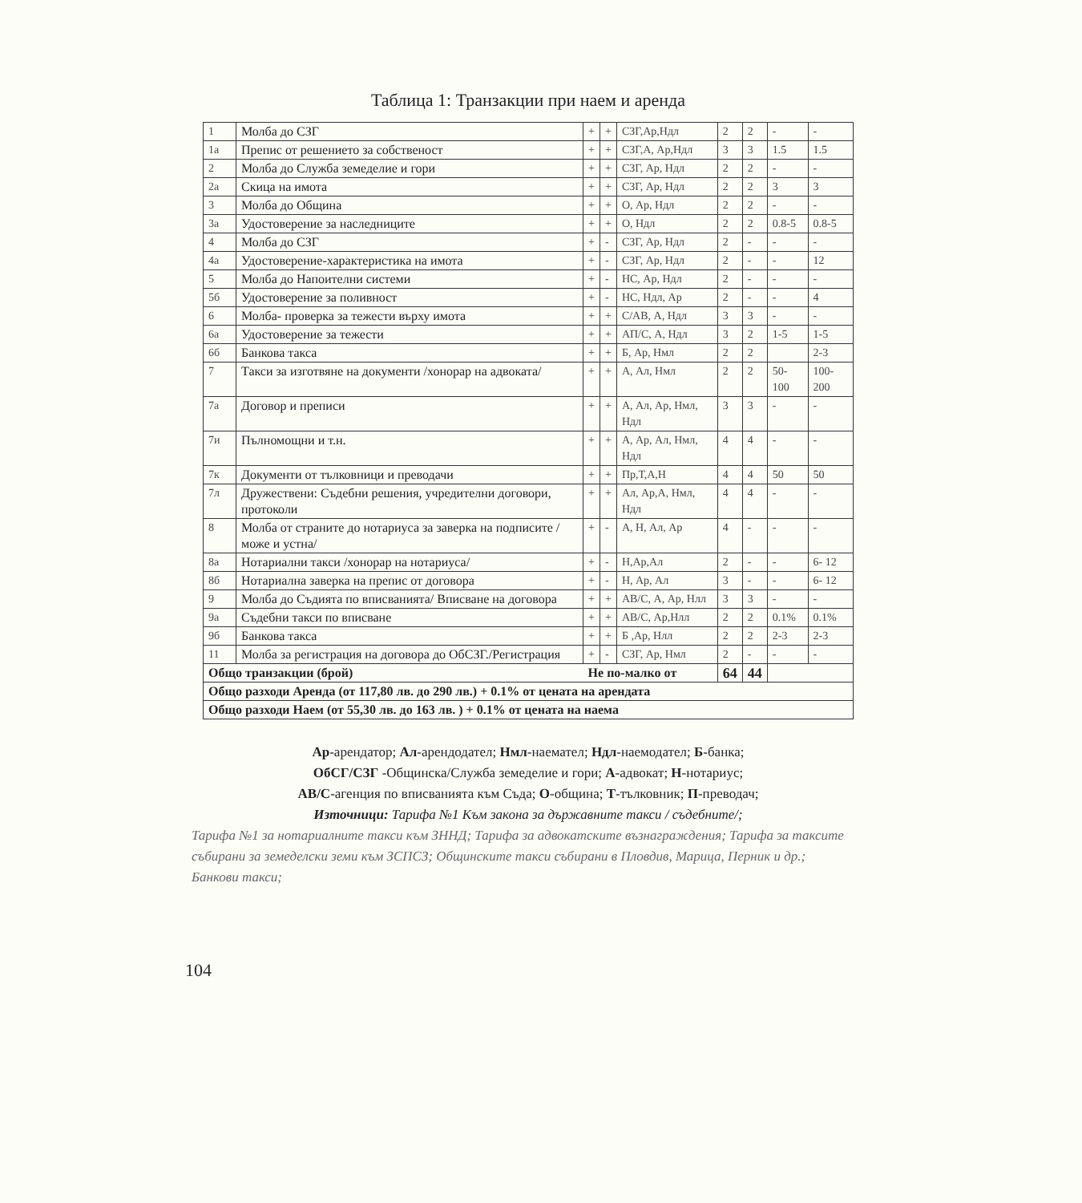Таблица 1: Транзакции при наем и аренда
| 1 | Молба до СЗГ | + | + | СЗГ,Ар,Ндл | 2 | 2 | - | - |
| 1а | Препис от решението за собственост | + | + | СЗГ,А, Ар,Ндл | 3 | 3 | 1.5 | 1.5 |
| 2 | Молба до Служба земеделие и гори | + | + | СЗГ, Ар, Ндл | 2 | 2 | - | - |
| 2а | Скица на имота | + | + | СЗГ, Ар, Ндл | 2 | 2 | 3 | 3 |
| 3 | Молба до Община | + | + | О, Ар, Ндл | 2 | 2 | - | - |
| 3а | Удостоверение за наследниците | + | + | О, Ндл | 2 | 2 | 0.8-5 | 0.8-5 |
| 4 | Молба до СЗГ | + | - | СЗГ, Ар, Ндл | 2 | - | - | - |
| 4а | Удостоверение-характеристика на имота | + | - | СЗГ, Ар, Ндл | 2 | - | - | 12 |
| 5 | Молба до Напоителни системи | + | - | НС, Ар, Ндл | 2 | - | - | - |
| 5б | Удостоверение за поливност | + | - | НС, Ндл, Ар | 2 | - | - | 4 |
| 6 | Молба- проверка за тежести върху имота | + | + | С/АВ, А, Ндл | 3 | 3 | - | - |
| 6а | Удостоверение за тежести | + | + | АП/С, А, Ндл | 3 | 2 | 1-5 | 1-5 |
| 6б | Банкова такса | + | + | Б, Ар, Нмл | 2 | 2 | | 2-3 |
| 7 | Такси за изготвяне на документи /хонорар на адвоката/ | + | + | А, Ал, Нмл | 2 | 2 | 50-100 | 100-200 |
| 7а | Договор и преписи | + | + | А, Ал, Ар, Нмл, Ндл | 3 | 3 | - | - |
| 7и | Пълномощни и т.н. | + | + | А, Ар, Ал, Нмл, Ндл | 4 | 4 | - | - |
| 7к | Документи от тълковници и преводачи | + | + | Пр,Т,А,Н | 4 | 4 | 50 | 50 |
| 7л | Дружествени: Съдебни решения, учредителни договори, протоколи | + | + | Ал, Ар,А, Нмл, Ндл | 4 | 4 | - | - |
| 8 | Молба от страните до нотариуса за заверка на подписите /може и устна/ | + | - | А, Н, Ал, Ар | 4 | - | - | - |
| 8а | Нотариални такси /хонорар на нотариуса/ | + | - | Н,Ар,Ал | 2 | - | - | 6- 12 |
| 8б | Нотариална заверка на препис от договора | + | - | Н, Ар, Ал | 3 | - | - | 6- 12 |
| 9 | Молба до Съдията по вписванията/ Вписване на договора | + | + | АВ/С, А, Ар, Нлл | 3 | 3 | - | - |
| 9а | Съдебни такси по вписване | + | + | АВ/С, Ар,Нлл | 2 | 2 | 0.1% | 0.1% |
| 9б | Банкова такса | + | + | Б ,Ар, Нлл | 2 | 2 | 2-3 | 2-3 |
| 11 | Молба за регистрация на договора до ОбСЗГ./Регистрация | + | - | СЗГ, Ар, Нмл | 2 | - | - | - |
| Общо транзакции (брой) | | Не по-малко от | | | 64 | 44 | | |
| Общо разходи Аренда (от 117,80 лв. до 290 лв.) + 0.1% от цената на арендата | | | | | | | | |
| Общо разходи Наем (от 55,30 лв. до 163 лв. ) + 0.1% от цената на наема | | | | | | | | |
Ар-арендатор; Ал-арендодател; Нмл-наемател; Ндл-наемодател; Б-банка;
ОбСГ/СЗГ -Общинска/Служба земеделие и гори; А-адвокат; Н-нотариус;
АВ/С-агенция по вписванията към Съда; О-община; Т-тълковник; П-преводач;
Източници: Тарифа №1 Към закона за държавните такси / съдебните/;
Тарифа №1 за нотариалните такси към ЗННД; Тарифа за адвокатските възнаграждения; Тарифа за таксите събирани за земеделски земи към ЗСПСЗ; Общинските такси събирани в Пловдив, Марица, Перник и др.; Банкови такси;
104